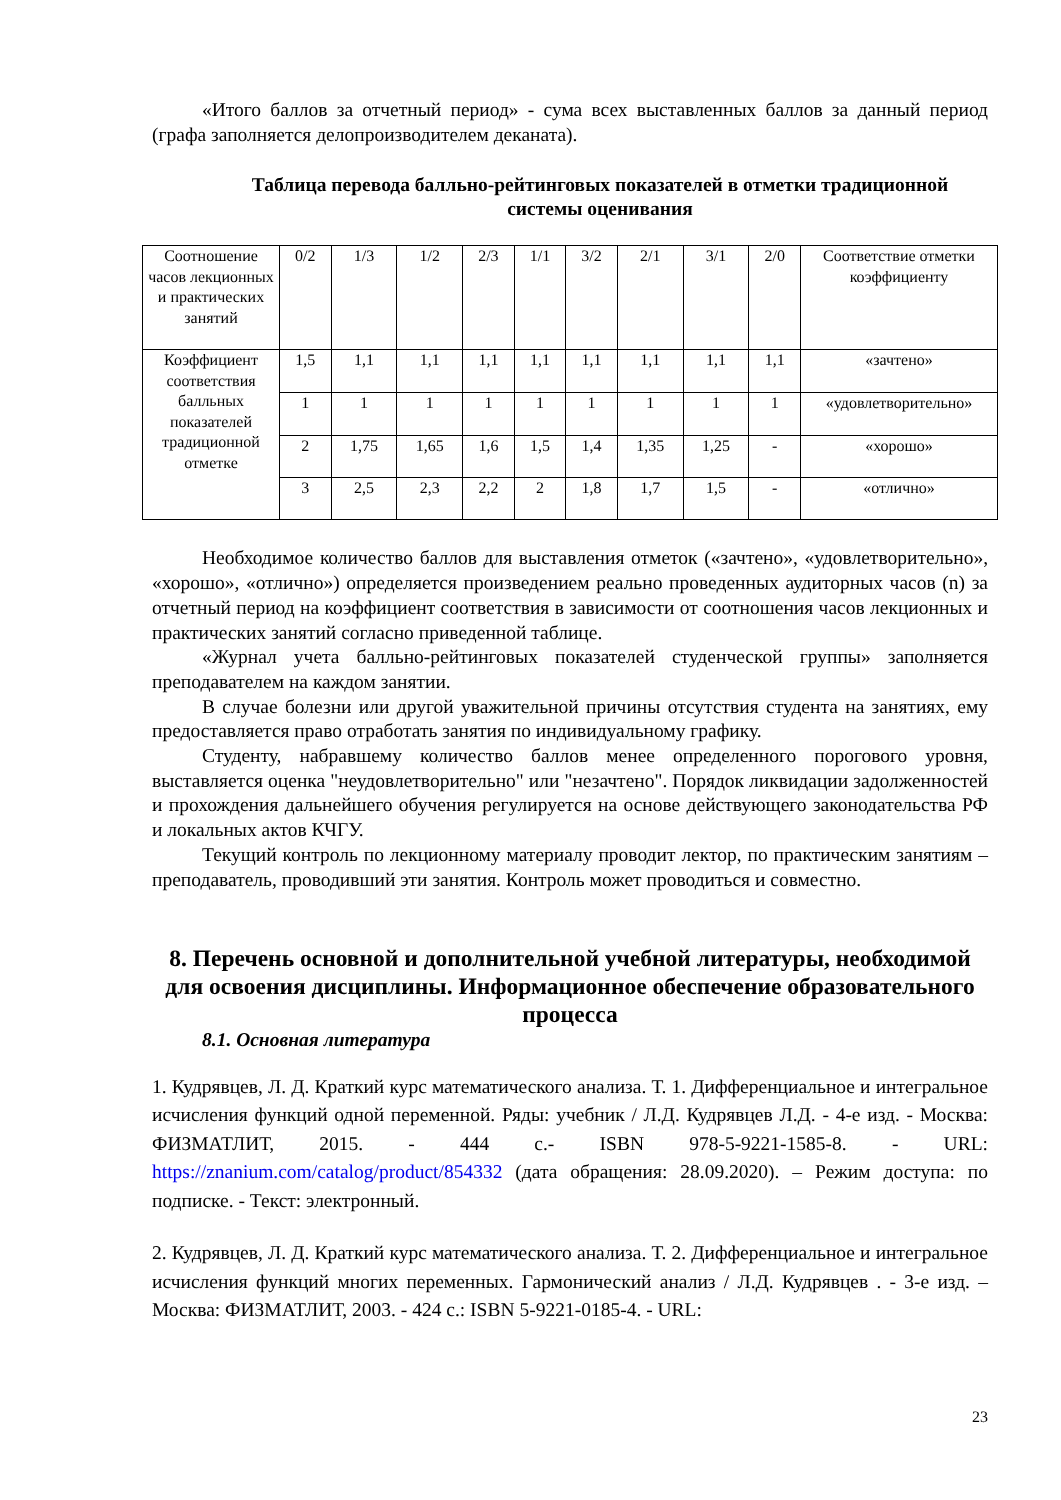«Итого баллов за отчетный период» - сума всех выставленных баллов за данный период (графа заполняется делопроизводителем деканата).
Таблица перевода балльно-рейтинговых показателей в отметки традиционной системы оценивания
| Соотношение часов лекционных и практических занятий | 0/2 | 1/3 | 1/2 | 2/3 | 1/1 | 3/2 | 2/1 | 3/1 | 2/0 | Соответствие отметки коэффициенту |
| Коэффициент соответствия балльных показателей традиционной отметке | 1,5 | 1,1 | 1,1 | 1,1 | 1,1 | 1,1 | 1,1 | 1,1 | 1,1 | «зачтено» |
| | 1 | 1 | 1 | 1 | 1 | 1 | 1 | 1 | 1 | «удовлетворительно» |
| | 2 | 1,75 | 1,65 | 1,6 | 1,5 | 1,4 | 1,35 | 1,25 | - | «хорошо» |
| | 3 | 2,5 | 2,3 | 2,2 | 2 | 1,8 | 1,7 | 1,5 | - | «отлично» |
Необходимое количество баллов для выставления отметок («зачтено», «удовлетворительно», «хорошо», «отлично») определяется произведением реально проведенных аудиторных часов (n) за отчетный период на коэффициент соответствия в зависимости от соотношения часов лекционных и практических занятий согласно приведенной таблице.
«Журнал учета балльно-рейтинговых показателей студенческой группы» заполняется преподавателем на каждом занятии.
В случае болезни или другой уважительной причины отсутствия студента на занятиях, ему предоставляется право отработать занятия по индивидуальному графику.
Студенту, набравшему количество баллов менее определенного порогового уровня, выставляется оценка "неудовлетворительно" или "незачтено". Порядок ликвидации задолженностей и прохождения дальнейшего обучения регулируется на основе действующего законодательства РФ и локальных актов КЧГУ.
Текущий контроль по лекционному материалу проводит лектор, по практическим занятиям – преподаватель, проводивший эти занятия. Контроль может проводиться и совместно.
8. Перечень основной и дополнительной учебной литературы, необходимой для освоения дисциплины. Информационное обеспечение образовательного процесса
8.1. Основная литература
1. Кудрявцев, Л. Д. Краткий курс математического анализа. Т. 1. Дифференциальное и интегральное исчисления функций одной переменной. Ряды: учебник / Л.Д. Кудрявцев Л.Д. - 4-е изд. - Москва: ФИЗМАТЛИТ, 2015. - 444 с.- ISBN 978-5-9221-1585-8. - URL: https://znanium.com/catalog/product/854332 (дата обращения: 28.09.2020). – Режим доступа: по подписке. - Текст: электронный.
2. Кудрявцев, Л. Д. Краткий курс математического анализа. Т. 2. Дифференциальное и интегральное исчисления функций многих переменных. Гармонический анализ / Л.Д. Кудрявцев . - 3-е изд. – Москва: ФИЗМАТЛИТ, 2003. - 424 с.: ISBN 5-9221-0185-4. - URL:
23